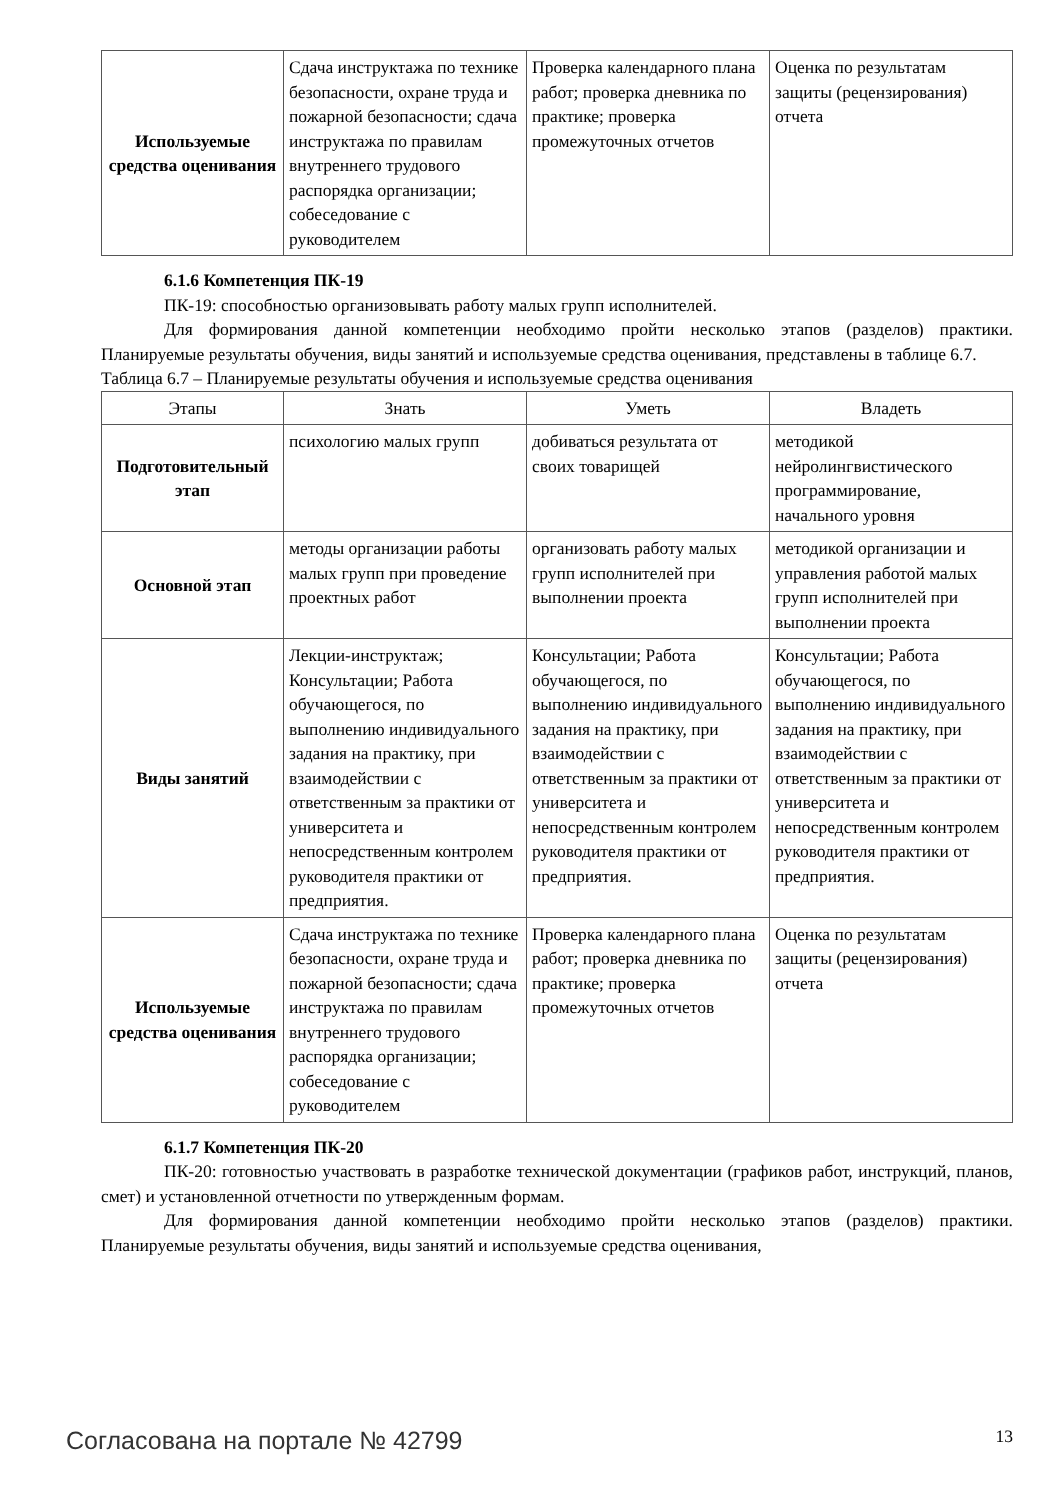| Используемые средства оценивания | Сдача инструктажа по технике безопасности, охране труда и пожарной безопасности; сдача инструктажа по правилам внутреннего трудового распорядка организации; собеседование с руководителем | Проверка календарного плана работ; проверка дневника по практике; проверка промежуточных отчетов | Оценка по результатам защиты (рецензирования) отчета |
6.1.6 Компетенция ПК-19
ПК-19: способностью организовывать работу малых групп исполнителей.
Для формирования данной компетенции необходимо пройти несколько этапов (разделов) практики. Планируемые результаты обучения, виды занятий и используемые средства оценивания, представлены в таблице 6.7.
Таблица 6.7 – Планируемые результаты обучения и используемые средства оценивания
| Этапы | Знать | Уметь | Владеть |
| --- | --- | --- | --- |
| Подготовительный этап | психологию малых групп | добиваться результата от своих товарищей | методикой нейролингвистического программирование, начального уровня |
| Основной этап | методы организации работы малых групп при проведение проектных работ | организовать работу малых групп исполнителей при выполнении проекта | методикой организации и управления работой малых групп исполнителей при выполнении проекта |
| Виды занятий | Лекции-инструктаж; Консультации; Работа обучающегося, по выполнению индивидуального задания на практику, при взаимодействии с ответственным за практики от университета и непосредственным контролем руководителя практики от предприятия. | Консультации; Работа обучающегося, по выполнению индивидуального задания на практику, при взаимодействии с ответственным за практики от университета и непосредственным контролем руководителя практики от предприятия. | Консультации; Работа обучающегося, по выполнению индивидуального задания на практику, при взаимодействии с ответственным за практики от университета и непосредственным контролем руководителя практики от предприятия. |
| Используемые средства оценивания | Сдача инструктажа по технике безопасности, охране труда и пожарной безопасности; сдача инструктажа по правилам внутреннего трудового распорядка организации; собеседование с руководителем | Проверка календарного плана работ; проверка дневника по практике; проверка промежуточных отчетов | Оценка по результатам защиты (рецензирования) отчета |
6.1.7 Компетенция ПК-20
ПК-20: готовностью участвовать в разработке технической документации (графиков работ, инструкций, планов, смет) и установленной отчетности по утвержденным формам.
Для формирования данной компетенции необходимо пройти несколько этапов (разделов) практики. Планируемые результаты обучения, виды занятий и используемые средства оценивания,
Согласована на портале № 42799 13